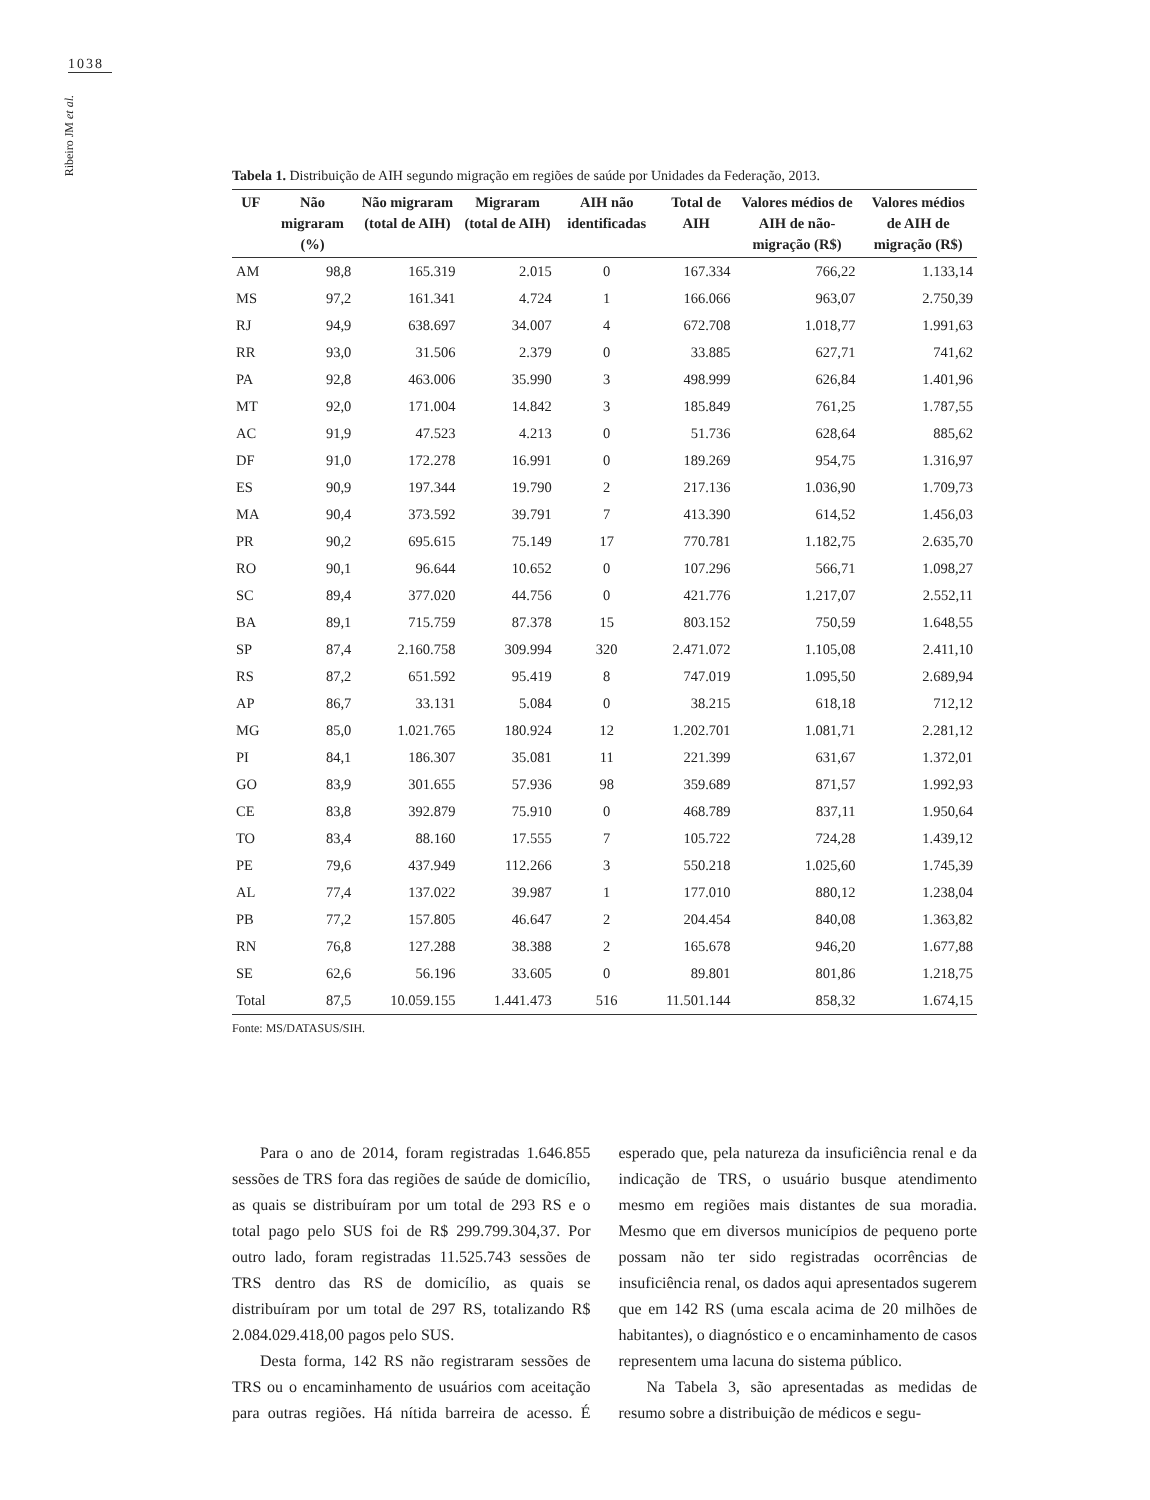1038
Ribeiro JM et al.
Tabela 1. Distribuição de AIH segundo migração em regiões de saúde por Unidades da Federação, 2013.
| UF | Não migraram (%) | Não migraram (total de AIH) | Migraram (total de AIH) | AIH não identificadas | Total de AIH | Valores médios de AIH de não-migração (R$) | Valores médios de AIH de migração (R$) |
| --- | --- | --- | --- | --- | --- | --- | --- |
| AM | 98,8 | 165.319 | 2.015 | 0 | 167.334 | 766,22 | 1.133,14 |
| MS | 97,2 | 161.341 | 4.724 | 1 | 166.066 | 963,07 | 2.750,39 |
| RJ | 94,9 | 638.697 | 34.007 | 4 | 672.708 | 1.018,77 | 1.991,63 |
| RR | 93,0 | 31.506 | 2.379 | 0 | 33.885 | 627,71 | 741,62 |
| PA | 92,8 | 463.006 | 35.990 | 3 | 498.999 | 626,84 | 1.401,96 |
| MT | 92,0 | 171.004 | 14.842 | 3 | 185.849 | 761,25 | 1.787,55 |
| AC | 91,9 | 47.523 | 4.213 | 0 | 51.736 | 628,64 | 885,62 |
| DF | 91,0 | 172.278 | 16.991 | 0 | 189.269 | 954,75 | 1.316,97 |
| ES | 90,9 | 197.344 | 19.790 | 2 | 217.136 | 1.036,90 | 1.709,73 |
| MA | 90,4 | 373.592 | 39.791 | 7 | 413.390 | 614,52 | 1.456,03 |
| PR | 90,2 | 695.615 | 75.149 | 17 | 770.781 | 1.182,75 | 2.635,70 |
| RO | 90,1 | 96.644 | 10.652 | 0 | 107.296 | 566,71 | 1.098,27 |
| SC | 89,4 | 377.020 | 44.756 | 0 | 421.776 | 1.217,07 | 2.552,11 |
| BA | 89,1 | 715.759 | 87.378 | 15 | 803.152 | 750,59 | 1.648,55 |
| SP | 87,4 | 2.160.758 | 309.994 | 320 | 2.471.072 | 1.105,08 | 2.411,10 |
| RS | 87,2 | 651.592 | 95.419 | 8 | 747.019 | 1.095,50 | 2.689,94 |
| AP | 86,7 | 33.131 | 5.084 | 0 | 38.215 | 618,18 | 712,12 |
| MG | 85,0 | 1.021.765 | 180.924 | 12 | 1.202.701 | 1.081,71 | 2.281,12 |
| PI | 84,1 | 186.307 | 35.081 | 11 | 221.399 | 631,67 | 1.372,01 |
| GO | 83,9 | 301.655 | 57.936 | 98 | 359.689 | 871,57 | 1.992,93 |
| CE | 83,8 | 392.879 | 75.910 | 0 | 468.789 | 837,11 | 1.950,64 |
| TO | 83,4 | 88.160 | 17.555 | 7 | 105.722 | 724,28 | 1.439,12 |
| PE | 79,6 | 437.949 | 112.266 | 3 | 550.218 | 1.025,60 | 1.745,39 |
| AL | 77,4 | 137.022 | 39.987 | 1 | 177.010 | 880,12 | 1.238,04 |
| PB | 77,2 | 157.805 | 46.647 | 2 | 204.454 | 840,08 | 1.363,82 |
| RN | 76,8 | 127.288 | 38.388 | 2 | 165.678 | 946,20 | 1.677,88 |
| SE | 62,6 | 56.196 | 33.605 | 0 | 89.801 | 801,86 | 1.218,75 |
| Total | 87,5 | 10.059.155 | 1.441.473 | 516 | 11.501.144 | 858,32 | 1.674,15 |
Fonte: MS/DATASUS/SIH.
Para o ano de 2014, foram registradas 1.646.855 sessões de TRS fora das regiões de saúde de domicílio, as quais se distribuíram por um total de 293 RS e o total pago pelo SUS foi de R$ 299.799.304,37. Por outro lado, foram registradas 11.525.743 sessões de TRS dentro das RS de domicílio, as quais se distribuíram por um total de 297 RS, totalizando R$ 2.084.029.418,00 pagos pelo SUS.
Desta forma, 142 RS não registraram sessões de TRS ou o encaminhamento de usuários com aceitação para outras regiões. Há nítida barreira de acesso. É esperado que, pela natureza da insuficiência renal e da indicação de TRS, o usuário busque atendimento mesmo em regiões mais distantes de sua moradia. Mesmo que em diversos municípios de pequeno porte possam não ter sido registradas ocorrências de insuficiência renal, os dados aqui apresentados sugerem que em 142 RS (uma escala acima de 20 milhões de habitantes), o diagnóstico e o encaminhamento de casos representem uma lacuna do sistema público.
Na Tabela 3, são apresentadas as medidas de resumo sobre a distribuição de médicos e segu-